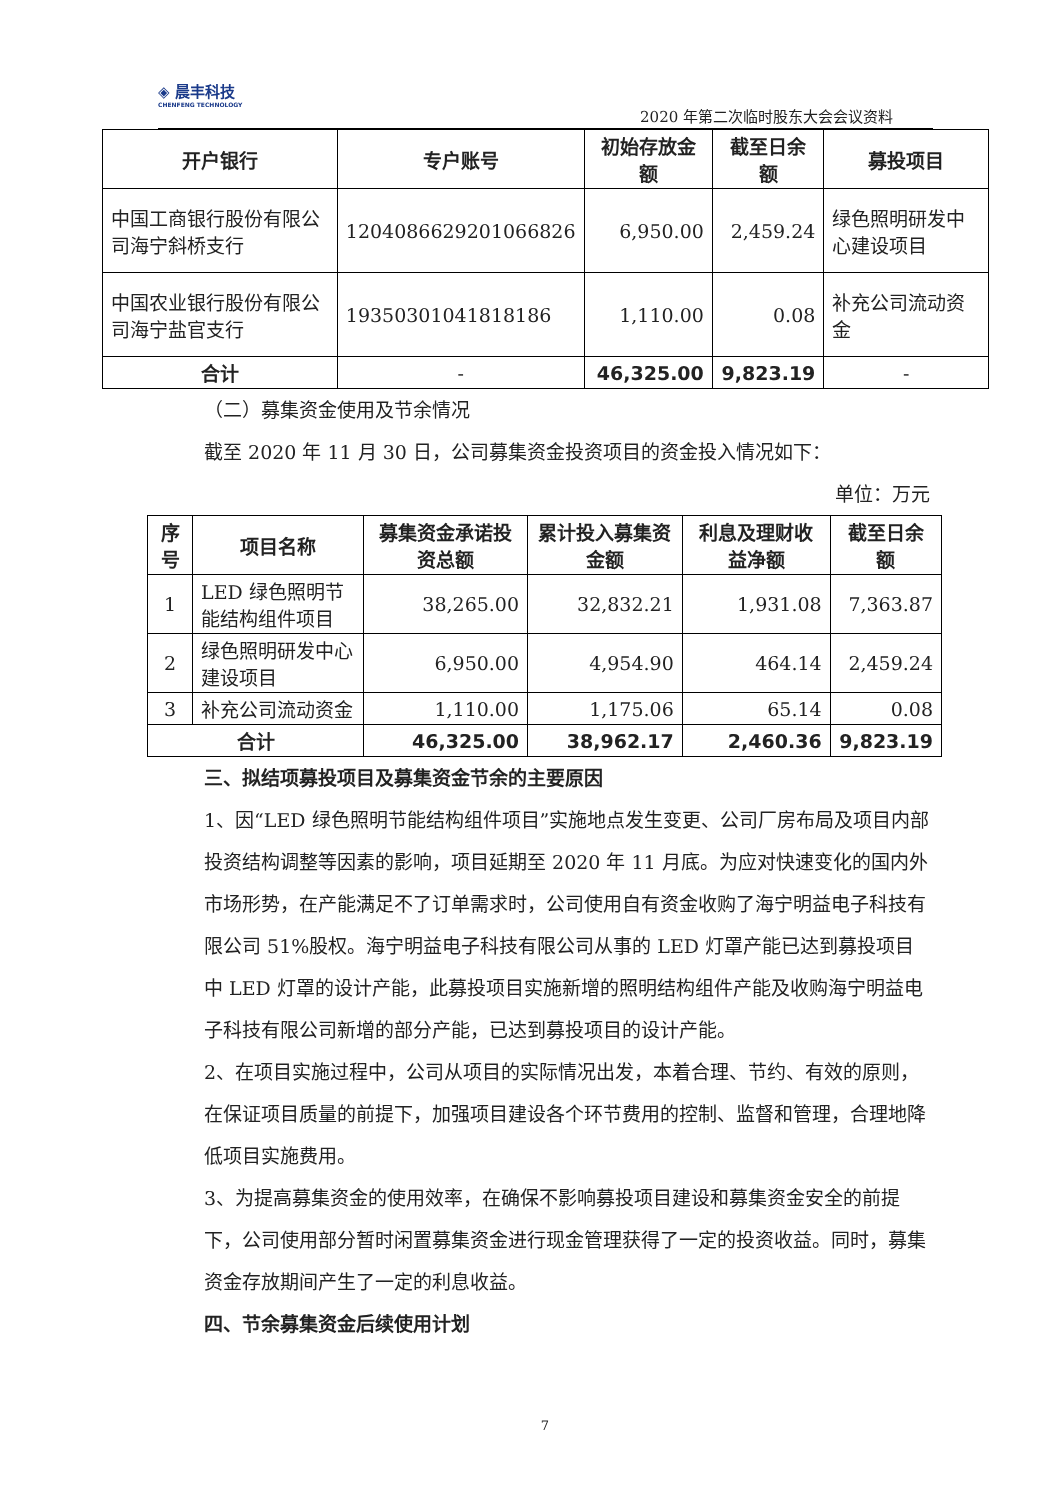◈ 晨丰科技
CHENFENG TECHNOLOGY
2020 年第二次临时股东大会会议资料
| 开户银行 | 专户账号 | 初始存放金额 | 截至日余额 | 募投项目 |
| --- | --- | --- | --- | --- |
| 中国工商银行股份有限公司海宁斜桥支行 | 1204086629201066826 | 6,950.00 | 2,459.24 | 绿色照明研发中心建设项目 |
| 中国农业银行股份有限公司海宁盐官支行 | 19350301041818186 | 1,110.00 | 0.08 | 补充公司流动资金 |
| 合计 | - | 46,325.00 | 9,823.19 | - |
（二）募集资金使用及节余情况
截至 2020 年 11 月 30 日，公司募集资金投资项目的资金投入情况如下：
单位：万元
| 序号 | 项目名称 | 募集资金承诺投资总额 | 累计投入募集资金额 | 利息及理财收益净额 | 截至日余额 |
| --- | --- | --- | --- | --- | --- |
| 1 | LED 绿色照明节能结构组件项目 | 38,265.00 | 32,832.21 | 1,931.08 | 7,363.87 |
| 2 | 绿色照明研发中心建设项目 | 6,950.00 | 4,954.90 | 464.14 | 2,459.24 |
| 3 | 补充公司流动资金 | 1,110.00 | 1,175.06 | 65.14 | 0.08 |
| 合计 | | 46,325.00 | 38,962.17 | 2,460.36 | 9,823.19 |
三、拟结项募投项目及募集资金节余的主要原因
1、因“LED 绿色照明节能结构组件项目”实施地点发生变更、公司厂房布局及项目内部投资结构调整等因素的影响，项目延期至 2020 年 11 月底。为应对快速变化的国内外市场形势，在产能满足不了订单需求时，公司使用自有资金收购了海宁明益电子科技有限公司 51%股权。海宁明益电子科技有限公司从事的 LED 灯罩产能已达到募投项目中 LED 灯罩的设计产能，此募投项目实施新增的照明结构组件产能及收购海宁明益电子科技有限公司新增的部分产能，已达到募投项目的设计产能。
2、在项目实施过程中，公司从项目的实际情况出发，本着合理、节约、有效的原则，在保证项目质量的前提下，加强项目建设各个环节费用的控制、监督和管理，合理地降低项目实施费用。
3、为提高募集资金的使用效率，在确保不影响募投项目建设和募集资金安全的前提下，公司使用部分暂时闲置募集资金进行现金管理获得了一定的投资收益。同时，募集资金存放期间产生了一定的利息收益。
四、节余募集资金后续使用计划
7